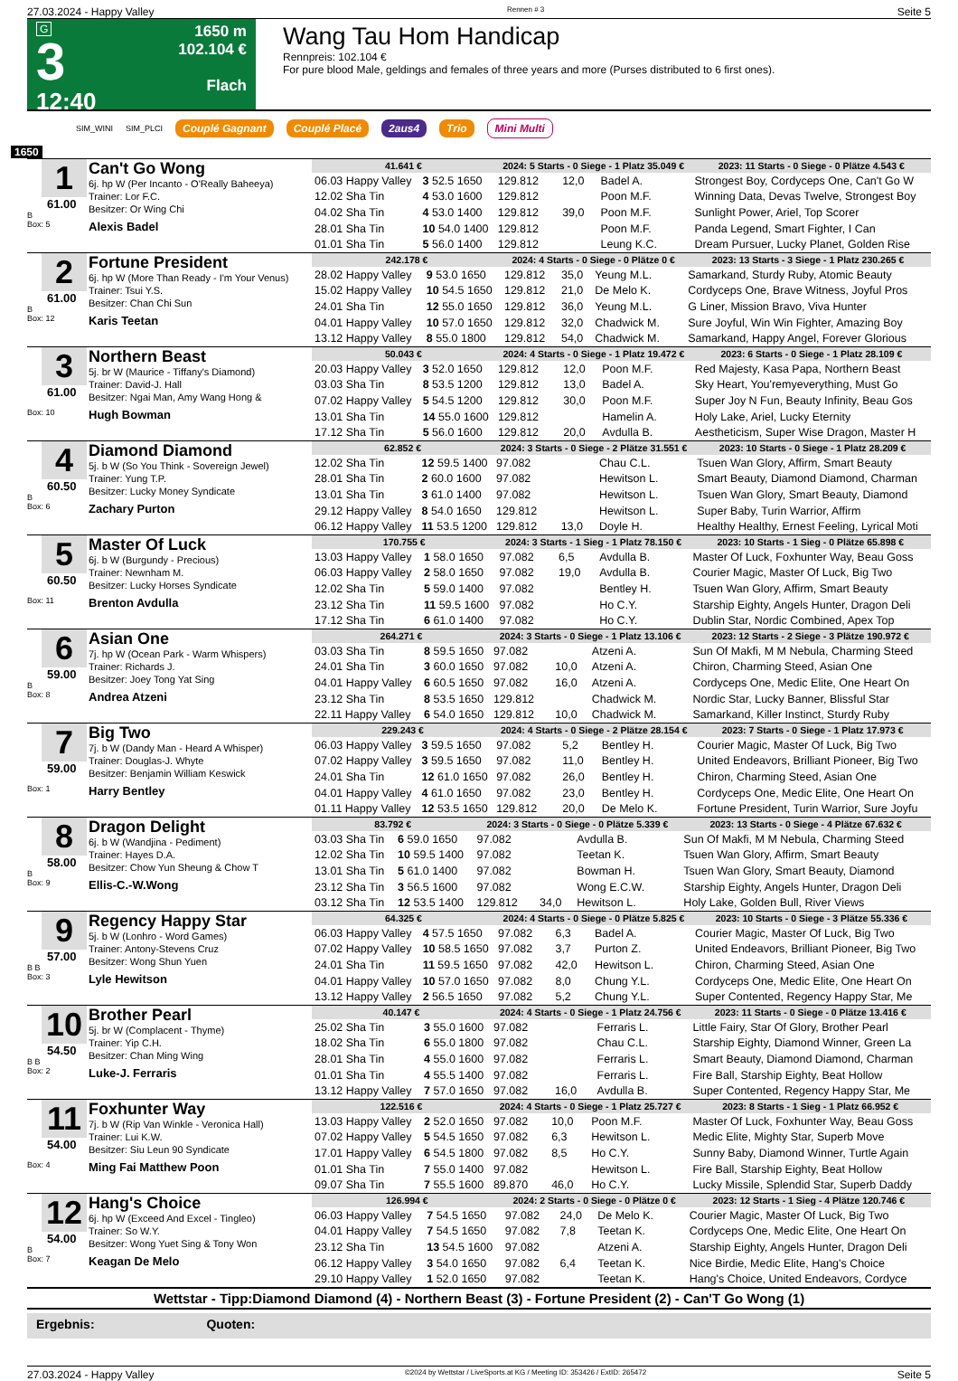27.03.2024 - Happy Valley Rennen # 3 Seite 5
G
3
12:40
1650 m
102.104 €
Flach
Wang Tau Hom Handicap
Rennpreis: 102.104 €
For pure blood Male, geldings and females of three years and more (Purses distributed to 6 first ones).
SIM_WINI SIM_PLCI Couplé Gagnant Couplé Placé 2aus4 Trio Mini Multi
1650
1
61.00
B
Box: 5
Can't Go Wong
6j. hp W (Per Incanto - O'Really Baheeya)
Trainer: Lor F.C.
Besitzer: Or Wing Chi
Alexis Badel
| 41.641 € | | 2024: 5 Starts - 0 Siege - 1 Platz 35.049 € | | | | 2023: 11 Starts - 0 Siege - 0 Plätze 4.543 € |
| --- | --- | --- | --- | --- | --- | --- |
| 06.03 Happy Valley | 3 52.5 1650 | 129.812 | 12,0 | Badel A. | | Strongest Boy, Cordyceps One, Can't Go W |
| 12.02 Sha Tin | 4 53.0 1600 | 129.812 | | Poon M.F. | | Winning Data, Devas Twelve, Strongest Boy |
| 04.02 Sha Tin | 4 53.0 1400 | 129.812 | 39,0 | Poon M.F. | | Sunlight Power, Ariel, Top Scorer |
| 28.01 Sha Tin | 10 54.0 1400 | 129.812 | | Poon M.F. | | Panda Legend, Smart Fighter, I Can |
| 01.01 Sha Tin | 5 56.0 1400 | 129.812 | | Leung K.C. | | Dream Pursuer, Lucky Planet, Golden Rise |
2
61.00
B
Box: 12
Fortune President
6j. hp W (More Than Ready - I'm Your Venus)
Trainer: Tsui Y.S.
Besitzer: Chan Chi Sun
Karis Teetan
| 242.178 € | | 2024: 4 Starts - 0 Siege - 0 Plätze 0 € | | | | 2023: 13 Starts - 3 Siege - 1 Platz 230.265 € |
| --- | --- | --- | --- | --- | --- | --- |
| 28.02 Happy Valley | 9 53.0 1650 | 129.812 | 35,0 | Yeung M.L. | | Samarkand, Sturdy Ruby, Atomic Beauty |
| 15.02 Happy Valley | 10 54.5 1650 | 129.812 | 21,0 | De Melo K. | | Cordyceps One, Brave Witness, Joyful Pros |
| 24.01 Sha Tin | 12 55.0 1650 | 129.812 | 36,0 | Yeung M.L. | | G Liner, Mission Bravo, Viva Hunter |
| 04.01 Happy Valley | 10 57.0 1650 | 129.812 | 32,0 | Chadwick M. | | Sure Joyful, Win Win Fighter, Amazing Boy |
| 13.12 Happy Valley | 8 55.0 1800 | 129.812 | 54,0 | Chadwick M. | | Samarkand, Happy Angel, Forever Glorious |
3
61.00
Box: 10
Northern Beast
5j. br W (Maurice - Tiffany's Diamond)
Trainer: David-J. Hall
Besitzer: Ngai Man, Amy Wang Hong &
Hugh Bowman
| 50.043 € | | 2024: 4 Starts - 0 Siege - 1 Platz 19.472 € | | | | 2023: 6 Starts - 0 Siege - 1 Platz 28.109 € |
| --- | --- | --- | --- | --- | --- | --- |
| 20.03 Happy Valley | 3 52.0 1650 | 129.812 | 12,0 | Poon M.F. | | Red Majesty, Kasa Papa, Northern Beast |
| 03.03 Sha Tin | 8 53.5 1200 | 129.812 | 13,0 | Badel A. | | Sky Heart, You'remyeverything, Must Go |
| 07.02 Happy Valley | 5 54.5 1200 | 129.812 | 30,0 | Poon M.F. | | Super Joy N Fun, Beauty Infinity, Beau Gos |
| 13.01 Sha Tin | 14 55.0 1600 | 129.812 | | Hamelin A. | | Holy Lake, Ariel, Lucky Eternity |
| 17.12 Sha Tin | 5 56.0 1600 | 129.812 | 20,0 | Avdulla B. | | Aestheticism, Super Wise Dragon, Master H |
4
60.50
B
Box: 6
Diamond Diamond
5j. b W (So You Think - Sovereign Jewel)
Trainer: Yung T.P.
Besitzer: Lucky Money Syndicate
Zachary Purton
| 62.852 € | | 2024: 3 Starts - 0 Siege - 2 Plätze 31.551 € | | | | 2023: 10 Starts - 0 Siege - 1 Platz 28.209 € |
| --- | --- | --- | --- | --- | --- | --- |
| 12.02 Sha Tin | 12 59.5 1400 | 97.082 | | Chau C.L. | | Tsuen Wan Glory, Affirm, Smart Beauty |
| 28.01 Sha Tin | 2 60.0 1600 | 97.082 | | Hewitson L. | | Smart Beauty, Diamond Diamond, Charman |
| 13.01 Sha Tin | 3 61.0 1400 | 97.082 | | Hewitson L. | | Tsuen Wan Glory, Smart Beauty, Diamond |
| 29.12 Happy Valley | 8 54.0 1650 | 129.812 | | Hewitson L. | | Super Baby, Turin Warrior, Affirm |
| 06.12 Happy Valley | 11 53.5 1200 | 129.812 | 13,0 | Doyle H. | | Healthy Healthy, Ernest Feeling, Lyrical Moti |
5
60.50
Box: 11
Master Of Luck
6j. b W (Burgundy - Precious)
Trainer: Newnham M.
Besitzer: Lucky Horses Syndicate
Brenton Avdulla
| 170.755 € | | 2024: 3 Starts - 1 Sieg - 1 Platz 78.150 € | | | | 2023: 10 Starts - 1 Sieg - 0 Plätze 65.898 € |
| --- | --- | --- | --- | --- | --- | --- |
| 13.03 Happy Valley | 1 58.0 1650 | 97.082 | 6,5 | Avdulla B. | | Master Of Luck, Foxhunter Way, Beau Goss |
| 06.03 Happy Valley | 2 58.0 1650 | 97.082 | 19,0 | Avdulla B. | | Courier Magic, Master Of Luck, Big Two |
| 12.02 Sha Tin | 5 59.0 1400 | 97.082 | | Bentley H. | | Tsuen Wan Glory, Affirm, Smart Beauty |
| 23.12 Sha Tin | 11 59.5 1600 | 97.082 | | Ho C.Y. | | Starship Eighty, Angels Hunter, Dragon Deli |
| 17.12 Sha Tin | 6 61.0 1400 | 97.082 | | Ho C.Y. | | Dublin Star, Nordic Combined, Apex Top |
6
59.00
B
Box: 8
Asian One
7j. hp W (Ocean Park - Warm Whispers)
Trainer: Richards J.
Besitzer: Joey Tong Yat Sing
Andrea Atzeni
| 264.271 € | | 2024: 3 Starts - 0 Siege - 1 Platz 13.106 € | | | | 2023: 12 Starts - 2 Siege - 3 Plätze 190.972 € |
| --- | --- | --- | --- | --- | --- | --- |
| 03.03 Sha Tin | 8 59.5 1650 | 97.082 | | Atzeni A. | | Sun Of Makfi, M M Nebula, Charming Steed |
| 24.01 Sha Tin | 3 60.0 1650 | 97.082 | 10,0 | Atzeni A. | | Chiron, Charming Steed, Asian One |
| 04.01 Happy Valley | 6 60.5 1650 | 97.082 | 16,0 | Atzeni A. | | Cordyceps One, Medic Elite, One Heart On |
| 23.12 Sha Tin | 8 53.5 1650 | 129.812 | | Chadwick M. | | Nordic Star, Lucky Banner, Blissful Star |
| 22.11 Happy Valley | 6 54.0 1650 | 129.812 | 10,0 | Chadwick M. | | Samarkand, Killer Instinct, Sturdy Ruby |
7
59.00
Box: 1
Big Two
7j. b W (Dandy Man - Heard A Whisper)
Trainer: Douglas-J. Whyte
Besitzer: Benjamin William Keswick
Harry Bentley
| 229.243 € | | 2024: 4 Starts - 0 Siege - 2 Plätze 28.154 € | | | | 2023: 7 Starts - 0 Siege - 1 Platz 17.973 € |
| --- | --- | --- | --- | --- | --- | --- |
| 06.03 Happy Valley | 3 59.5 1650 | 97.082 | 5,2 | Bentley H. | | Courier Magic, Master Of Luck, Big Two |
| 07.02 Happy Valley | 3 59.5 1650 | 97.082 | 11,0 | Bentley H. | | United Endeavors, Brilliant Pioneer, Big Two |
| 24.01 Sha Tin | 12 61.0 1650 | 97.082 | 26,0 | Bentley H. | | Chiron, Charming Steed, Asian One |
| 04.01 Happy Valley | 4 61.0 1650 | 97.082 | 23,0 | Bentley H. | | Cordyceps One, Medic Elite, One Heart On |
| 01.11 Happy Valley | 12 53.5 1650 | 129.812 | 20,0 | De Melo K. | | Fortune President, Turin Warrior, Sure Joyfu |
8
58.00
B
Box: 9
Dragon Delight
6j. b W (Wandjina - Pediment)
Trainer: Hayes D.A.
Besitzer: Chow Yun Sheung & Chow T
Ellis-C.-W.Wong
| 83.792 € | | 2024: 3 Starts - 0 Siege - 0 Plätze 5.339 € | | | | 2023: 13 Starts - 0 Siege - 4 Plätze 67.632 € |
| --- | --- | --- | --- | --- | --- | --- |
| 03.03 Sha Tin | 6 59.0 1650 | 97.082 | | Avdulla B. | | Sun Of Makfi, M M Nebula, Charming Steed |
| 12.02 Sha Tin | 10 59.5 1400 | 97.082 | | Teetan K. | | Tsuen Wan Glory, Affirm, Smart Beauty |
| 13.01 Sha Tin | 5 61.0 1400 | 97.082 | | Bowman H. | | Tsuen Wan Glory, Smart Beauty, Diamond |
| 23.12 Sha Tin | 3 56.5 1600 | 97.082 | | Wong E.C.W. | | Starship Eighty, Angels Hunter, Dragon Deli |
| 03.12 Sha Tin | 12 53.5 1400 | 129.812 | 34,0 | Hewitson L. | | Holy Lake, Golden Bull, River Views |
9
57.00
B B
Box: 3
Regency Happy Star
5j. b W (Lonhro - Word Games)
Trainer: Antony-Stevens Cruz
Besitzer: Wong Shun Yuen
Lyle Hewitson
| 64.325 € | | 2024: 4 Starts - 0 Siege - 0 Plätze 5.825 € | | | | 2023: 10 Starts - 0 Siege - 3 Plätze 55.336 € |
| --- | --- | --- | --- | --- | --- | --- |
| 06.03 Happy Valley | 4 57.5 1650 | 97.082 | 6,3 | Badel A. | | Courier Magic, Master Of Luck, Big Two |
| 07.02 Happy Valley | 10 58.5 1650 | 97.082 | 3,7 | Purton Z. | | United Endeavors, Brilliant Pioneer, Big Two |
| 24.01 Sha Tin | 11 59.5 1650 | 97.082 | 42,0 | Hewitson L. | | Chiron, Charming Steed, Asian One |
| 04.01 Happy Valley | 10 57.0 1650 | 97.082 | 8,0 | Chung Y.L. | | Cordyceps One, Medic Elite, One Heart On |
| 13.12 Happy Valley | 2 56.5 1650 | 97.082 | 5,2 | Chung Y.L. | | Super Contented, Regency Happy Star, Me |
10
54.50
B B
Box: 2
Brother Pearl
5j. br W (Complacent - Thyme)
Trainer: Yip C.H.
Besitzer: Chan Ming Wing
Luke-J. Ferraris
| 40.147 € | | 2024: 4 Starts - 0 Siege - 1 Platz 24.756 € | | | | 2023: 11 Starts - 0 Siege - 0 Plätze 13.416 € |
| --- | --- | --- | --- | --- | --- | --- |
| 25.02 Sha Tin | 3 55.0 1600 | 97.082 | | Ferraris L. | | Little Fairy, Star Of Glory, Brother Pearl |
| 18.02 Sha Tin | 6 55.0 1800 | 97.082 | | Chau C.L. | | Starship Eighty, Diamond Winner, Green La |
| 28.01 Sha Tin | 4 55.0 1600 | 97.082 | | Ferraris L. | | Smart Beauty, Diamond Diamond, Charman |
| 01.01 Sha Tin | 4 55.5 1400 | 97.082 | | Ferraris L. | | Fire Ball, Starship Eighty, Beat Hollow |
| 13.12 Happy Valley | 7 57.0 1650 | 97.082 | 16,0 | Avdulla B. | | Super Contented, Regency Happy Star, Me |
11
54.00
Box: 4
Foxhunter Way
7j. b W (Rip Van Winkle - Veronica Hall)
Trainer: Lui K.W.
Besitzer: Siu Leun 90 Syndicate
Ming Fai Matthew Poon
| 122.516 € | | 2024: 4 Starts - 0 Siege - 1 Platz 25.727 € | | | | 2023: 8 Starts - 1 Sieg - 1 Platz 66.952 € |
| --- | --- | --- | --- | --- | --- | --- |
| 13.03 Happy Valley | 2 52.0 1650 | 97.082 | 10,0 | Poon M.F. | | Master Of Luck, Foxhunter Way, Beau Goss |
| 07.02 Happy Valley | 5 54.5 1650 | 97.082 | 6,3 | Hewitson L. | | Medic Elite, Mighty Star, Superb Move |
| 17.01 Happy Valley | 6 54.5 1800 | 97.082 | 8,5 | Ho C.Y. | | Sunny Baby, Diamond Winner, Turtle Again |
| 01.01 Sha Tin | 7 55.0 1400 | 97.082 | | Hewitson L. | | Fire Ball, Starship Eighty, Beat Hollow |
| 09.07 Sha Tin | 7 55.5 1600 | 89.870 | 46,0 | Ho C.Y. | | Lucky Missile, Splendid Star, Superb Daddy |
12
54.00
B
Box: 7
Hang's Choice
6j. hp W (Exceed And Excel - Tingleo)
Trainer: So W.Y.
Besitzer: Wong Yuet Sing & Tony Won
Keagan De Melo
| 126.994 € | | 2024: 2 Starts - 0 Siege - 0 Plätze 0 € | | | | 2023: 12 Starts - 1 Sieg - 4 Plätze 120.746 € |
| --- | --- | --- | --- | --- | --- | --- |
| 06.03 Happy Valley | 7 54.5 1650 | 97.082 | 24,0 | De Melo K. | | Courier Magic, Master Of Luck, Big Two |
| 04.01 Happy Valley | 7 54.5 1650 | 97.082 | 7,8 | Teetan K. | | Cordyceps One, Medic Elite, One Heart On |
| 23.12 Sha Tin | 13 54.5 1600 | 97.082 | | Atzeni A. | | Starship Eighty, Angels Hunter, Dragon Deli |
| 06.12 Happy Valley | 3 54.0 1650 | 97.082 | 6,4 | Teetan K. | | Nice Birdie, Medic Elite, Hang's Choice |
| 29.10 Happy Valley | 1 52.0 1650 | 97.082 | | Teetan K. | | Hang's Choice, United Endeavors, Cordyce |
Wettstar - Tipp:Diamond Diamond (4) - Northern Beast (3) - Fortune President (2) - Can'T Go Wong (1)
Ergebnis: Quoten:
27.03.2024 - Happy Valley ©2024 by Wettstar / LiveSports.at KG / Meeting ID: 353426 / ExtID: 265472 Seite 5